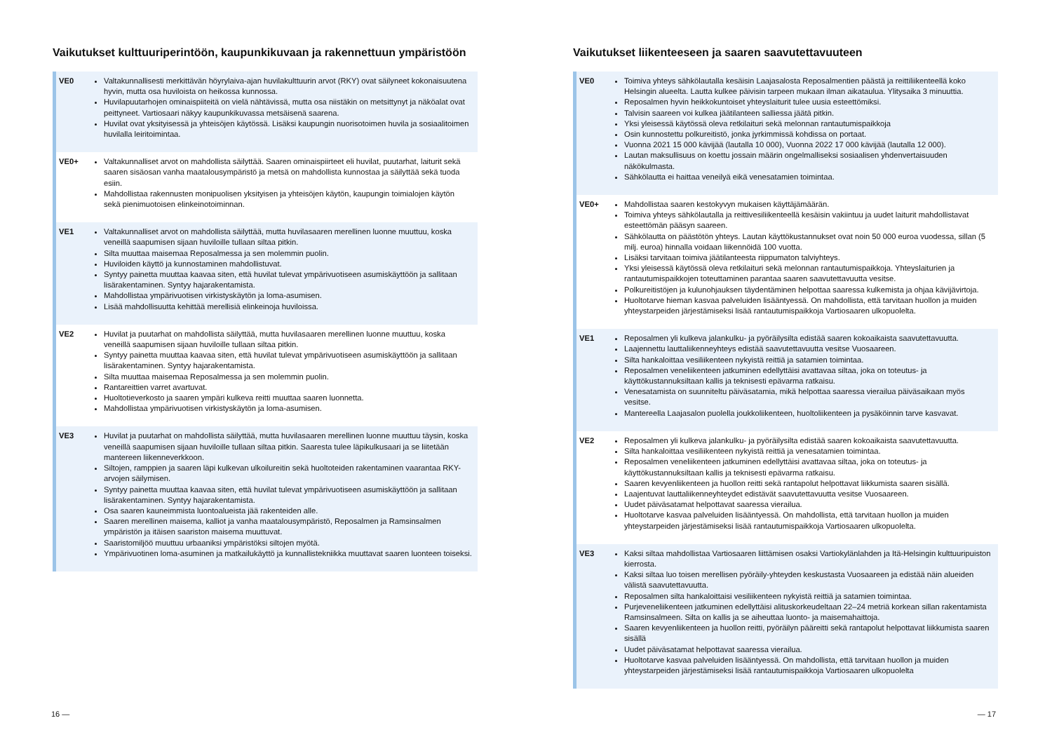Vaikutukset kulttuuriperintöön, kaupunkikuvaan ja rakennettuun ympäristöön
| VE0 | Valtakunnallisesti merkittävän höyrylaiva-ajan huvilakulttuurin arvot (RKY) ovat säilyneet kokonaisuutena hyvin, mutta osa huviloista on heikossa kunnossa. Huvilapuutarhojen ominaispiiteitä on vielä nähtävissä, mutta osa niistäkin on metsittynyt ja näköalat ovat peittyneet. Vartiosaari näkyy kaupunkikuvassa metsäisenä saarena. Huvilat ovat yksityisessä ja yhteisöjen käytössä. Lisäksi kaupungin nuorisotoimen huvila ja sosiaalitoimen huvilalla leiritoimintaa. |
| VE0+ | Valtakunnalliset arvot on mahdollista säilyttää. Saaren ominaispiirteet eli huvilat, puutarhat, laiturit sekä saaren sisäosan vanha maatalousympäristö ja metsä on mahdollista kunnostaa ja säilyttää sekä tuoda esiin. Mahdollistaa rakennusten monipuolisen yksityisen ja yhteisöjen käytön, kaupungin toimialojen käytön sekä pienimuotoisen elinkeinotoiminnan. |
| VE1 | Valtakunnalliset arvot on mahdollista säilyttää, mutta huvilasaaren merellinen luonne muuttuu, koska veneillä saapumisen sijaan huviloille tullaan siltaa pitkin. Silta muuttaa maisemaa Reposalmessa ja sen molemmin puolin. Huviloiden käyttö ja kunnostaminen mahdollistuvat. Syntyy painetta muuttaa kaavaa siten, että huvilat tulevat ympärivuotiseen asumiskäyttöön ja sallitaan lisärakentaminen. Syntyy hajarakentamista. Mahdollistaa ympärivuotisen virkistyskäytön ja loma-asumisen. Lisää mahdollisuutta kehittää merellisiä elinkeinoja huviloissa. |
| VE2 | Huvilat ja puutarhat on mahdollista säilyttää, mutta huvilasaaren merellinen luonne muuttuu, koska veneillä saapumisen sijaan huviloille tullaan siltaa pitkin. Syntyy painetta muuttaa kaavaa siten, että huvilat tulevat ympärivuotiseen asumiskäyttöön ja sallitaan lisärakentaminen. Syntyy hajarakentamista. Silta muuttaa maisemaa Reposalmessa ja sen molemmin puolin. Rantareittien varret avartuvat. Huoltotieverkosto ja saaren ympäri kulkeva reitti muuttaa saaren luonnetta. Mahdollistaa ympärivuotisen virkistyskäytön ja loma-asumisen. |
| VE3 | Huvilat ja puutarhat on mahdollista säilyttää, mutta huvilasaaren merellinen luonne muuttuu täysin, koska veneillä saapumisen sijaan huviloille tullaan siltaa pitkin. Saaresta tulee läpikulkusaari ja se liitetään mantereen liikenneverkkoon. Siltojen, ramppien ja saaren läpi kulkevan ulkoilureitin sekä huoltoteiden rakentaminen vaarantaa RKY-arvojen säilymisen. Syntyy painetta muuttaa kaavaa siten, että huvilat tulevat ympärivuotiseen asumiskäyttöön ja sallitaan lisärakentaminen. Syntyy hajarakentamista. Osa saaren kauneimmista luontoalueista jää rakenteiden alle. Saaren merellinen maisema, kalliot ja vanha maatalousympäristö, Reposalmen ja Ramsinsalmen ympäristön ja itäisen saariston maisema muuttuvat. Saaristomiljöö muuttuu urbaaniksi ympäristöksi siltojen myötä. Ympärivuotinen loma-asuminen ja matkailukäyttö ja kunnallistekniikka muuttavat saaren luonteen toiseksi. |
Vaikutukset liikenteeseen ja saaren saavutettavuuteen
| VE0 | Toimiva yhteys sähkölautalla kesäisin Laajasalosta Reposalmentien päästä ja reittiliikenteellä koko Helsingin alueelta. Lautta kulkee päivisin tarpeen mukaan ilman aikataulua. Ylitysaika 3 minuuttia. Reposalmen hyvin heikkokuntoiset yhteyslaiturit tulee uusia esteettömiksi. Talvisin saareen voi kulkea jäätilanteen salliessa jäätä pitkin. Yksi yleisessä käytössä oleva retkilaituri sekä melonnan rantautumispaikkoja Osin kunnostettu polkureitistö, jonka jyrkimmissä kohdissa on portaat. Vuonna 2021 15 000 kävijää (lautalla 10 000), Vuonna 2022 17 000 kävijää (lautalla 12 000). Lautan maksullisuus on koettu jossain määrin ongelmalliseksi sosiaalisen yhdenvertaisuuden näkökulmasta. Sähkölautta ei haittaa veneilyä eikä venesatamien toimintaa. |
| VE0+ | Mahdollistaa saaren kestokyvyn mukaisen käyttäjämäärän. Toimiva yhteys sähkölautalla ja reittivesiliikenteellä kesäisin vakiintuu ja uudet laiturit mahdollistavat esteettömän pääsyn saareen. Sähkölautta on päästötön yhteys. Lautan käyttökustannukset ovat noin 50 000 euroa vuodessa, sillan (5 milj. euroa) hinnalla voidaan liikennöidä 100 vuotta. Lisäksi tarvitaan toimiva jäätilanteesta riippumaton talviyhteys. Yksi yleisessä käytössä oleva retkilaituri sekä melonnan rantautumispaikkoja. Yhteyslaiturien ja rantautumispaikkojen toteuttaminen parantaa saaren saavutettavuutta vesitse. Polkureitistöjen ja kulunohjauksen täydentäminen helpottaa saaressa kulkemista ja ohjaa kävijävirtoja. Huoltotarve hieman kasvaa palveluiden lisääntyessä. On mahdollista, että tarvitaan huollon ja muiden yhteystarpeiden järjestämiseksi lisää rantautumispaikkoja Vartiosaaren ulkopuolelta. |
| VE1 | Reposalmen yli kulkeva jalankulku- ja pyöräilysilta edistää saaren kokoaikaista saavutettavuutta. Laajennettu lauttaliikenneyhteys edistää saavutettavuutta vesitse Vuosaareen. Silta hankaloittaa vesiliikenteen nykyistä reittiä ja satamien toimintaa. Reposalmen veneliikenteen jatkuminen edellyttäisi avattavaa siltaa, joka on toteutus- ja käyttökustannuksiltaan kallis ja teknisesti epävarma ratkaisu. Venesatamista on suunniteltu päiväsatamia, mikä helpottaa saaressa vierailua päiväsaikaan myös vesitse. Mantereella Laajasalon puolella joukkoliikenteen, huoltoliikenteen ja pysäköinnin tarve kasvavat. |
| VE2 | Reposalmen yli kulkeva jalankulku- ja pyöräilysilta edistää saaren kokoaikaista saavutettavuutta. Silta hankaloittaa vesiliikenteen nykyistä reittiä ja venesatamien toimintaa. Reposalmen veneliikenteen jatkuminen edellyttäisi avattavaa siltaa, joka on toteutus- ja käyttökustannuksiltaan kallis ja teknisesti epävarma ratkaisu. Saaren kevyenliikenteen ja huollon reitti sekä rantapolut helpottavat liikkumista saaren sisällä. Laajentuvat lauttaliikenneyhteydet edistävät saavutettavuutta vesitse Vuosaareen. Uudet päiväsatamat helpottavat saaressa vierailua. Huoltotarve kasvaa palveluiden lisääntyessä. On mahdollista, että tarvitaan huollon ja muiden yhteystarpeiden järjestämiseksi lisää rantautumispaikkoja Vartiosaaren ulkopuolelta. |
| VE3 | Kaksi siltaa mahdollistaa Vartiosaaren liittämisen osaksi Vartiokylänlahden ja Itä-Helsingin kulttuuripuiston kierrosta. Kaksi siltaa luo toisen merellisen pyöräily-yhteyden keskustasta Vuosaareen ja edistää näin alueiden välistä saavutettavuutta. Reposalmen silta hankaloittaisi vesiliikenteen nykyistä reittiä ja satamien toimintaa. Purjeveneliikenteen jatkuminen edellyttäisi alituskorkeudeltaan 22–24 metriä korkean sillan rakentamista Ramsinsalmeen. Silta on kallis ja se aiheuttaa luonto- ja maisemahaittoja. Saaren kevyenliikenteen ja huollon reitti, pyöräilyn pääreitti sekä rantapolut helpottavat liikkumista saaren sisällä Uudet päiväsatamat helpottavat saaressa vierailua. Huoltotarve kasvaa palveluiden lisääntyessä. On mahdollista, että tarvitaan huollon ja muiden yhteystarpeiden järjestämiseksi lisää rantautumispaikkoja Vartiosaaren ulkopuolelta |
16 — — 17